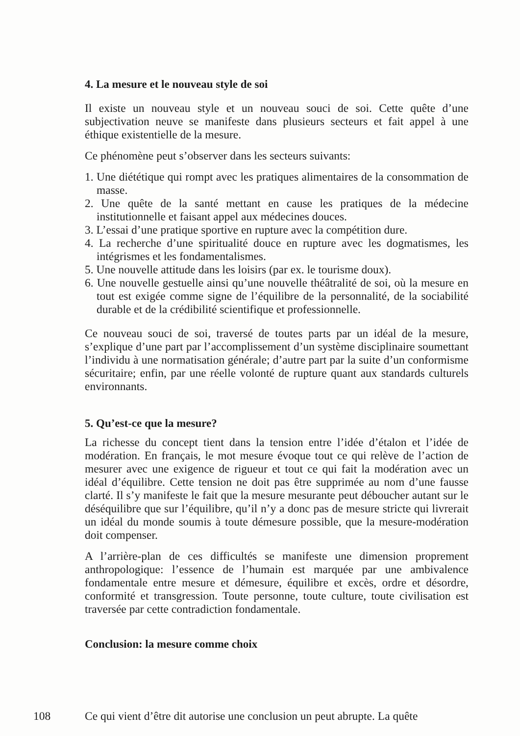4. La mesure et le nouveau style de soi
Il existe un nouveau style et un nouveau souci de soi. Cette quête d’une subjectivation neuve se manifeste dans plusieurs secteurs et fait appel à une éthique existentielle de la mesure.
Ce phénomène peut s’observer dans les secteurs suivants:
1. Une diététique qui rompt avec les pratiques alimentaires de la consommation de masse.
2. Une quête de la santé mettant en cause les pratiques de la médecine institutionnelle et faisant appel aux médecines douces.
3. L’essai d’une pratique sportive en rupture avec la compétition dure.
4. La recherche d’une spiritualité douce en rupture avec les dogmatismes, les intégrismes et les fondamentalismes.
5. Une nouvelle attitude dans les loisirs (par ex. le tourisme doux).
6. Une nouvelle gestuelle ainsi qu’une nouvelle théâtralité de soi, où la mesure en tout est exigée comme signe de l’équilibre de la personnalité, de la sociabilité durable et de la crédibilité scientifique et professionnelle.
Ce nouveau souci de soi, traversé de toutes parts par un idéal de la mesure, s’explique d’une part par l’accomplissement d’un système disciplinaire soumettant l’individu à une normatisation générale; d’autre part par la suite d’un conformisme sécuritaire; enfin, par une réelle volonté de rupture quant aux standards culturels environnants.
5. Qu’est-ce que la mesure?
La richesse du concept tient dans la tension entre l’idée d’étalon et l’idée de modération. En français, le mot mesure évoque tout ce qui relève de l’action de mesurer avec une exigence de rigueur et tout ce qui fait la modération avec un idéal d’équilibre. Cette tension ne doit pas être supprimée au nom d’une fausse clarté. Il s’y manifeste le fait que la mesure mesurante peut déboucher autant sur le déséquilibre que sur l’équilibre, qu’il n’y a donc pas de mesure stricte qui livrerait un idéal du monde soumis à toute démesure possible, que la mesure-modération doit compenser.
A l’arrière-plan de ces difficultés se manifeste une dimension proprement anthropologique: l’essence de l’humain est marquée par une ambivalence fondamentale entre mesure et démesure, équilibre et excès, ordre et désordre, conformité et transgression. Toute personne, toute culture, toute civilisation est traversée par cette contradiction fondamentale.
Conclusion: la mesure comme choix
108
Ce qui vient d’être dit autorise une conclusion un peut abrupte. La quête